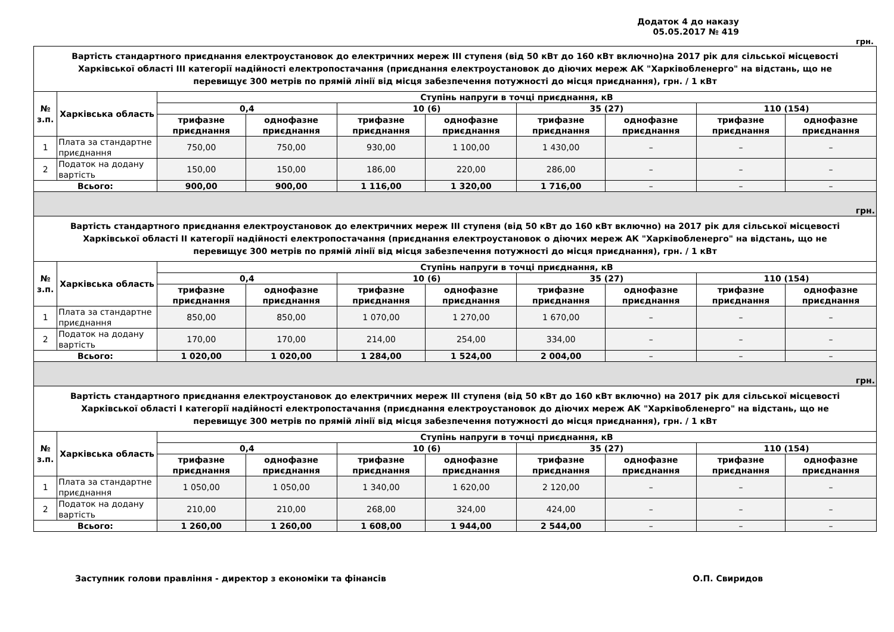Додаток 4 до наказу
05.05.2017 № 419
грн.
| Вартість стандартного приєднання електроустановок до електричних мереж III ступеня (від 50 кВт до 160 кВт включно)на 2017 рік для сільської місцевості Харківської області III категорії надійності електропостачання (приєднання електроустановок до діючих мереж АК "Харківобленерго" на відстань, що не перевищує 300 метрів по прямій лінії від місця забезпечення потужності до місця приєднання), грн. / 1 кВт | | | | | | | | | |
| № з.п. | Харківська область | Ступінь напруги в точці приєднання, кВ | | | | | | | |
| | | 0,4 | | 10 (6) | | 35 (27) | | 110 (154) | |
| | | трифазне приєднання | однофазне приєднання | трифазне приєднання | однофазне приєднання | трифазне приєднання | однофазне приєднання | трифазне приєднання | однофазне приєднання |
| 1 | Плата за стандартне приєднання | 750,00 | 750,00 | 930,00 | 1 100,00 | 1 430,00 | – | – | – |
| 2 | Податок на додану вартість | 150,00 | 150,00 | 186,00 | 220,00 | 286,00 | – | – | – |
| Всього: | | 900,00 | 900,00 | 1 116,00 | 1 320,00 | 1 716,00 | – | – | – |
| грн. | | | | | | | | | |
| Вартість стандартного приєднання електроустановок до електричних мереж III ступеня (від 50 кВт до 160 кВт включно) на 2017 рік для сільської місцевості Харківської області II категорії надійності електропостачання (приєднання електроустановок о діючих мереж АК "Харківобленерго" на відстань, що не перевищує 300 метрів по прямій лінії від місця забезпечення потужності до місця приєднання), грн. / 1 кВт | | | | | | | | | |
| № з.п. | Харківська область | Ступінь напруги в точці приєднання, кВ | | | | | | | |
| | | 0,4 | | 10 (6) | | 35 (27) | | 110 (154) | |
| | | трифазне приєднання | однофазне приєднання | трифазне приєднання | однофазне приєднання | трифазне приєднання | однофазне приєднання | трифазне приєднання | однофазне приєднання |
| 1 | Плата за стандартне приєднання | 850,00 | 850,00 | 1 070,00 | 1 270,00 | 1 670,00 | – | – | – |
| 2 | Податок на додану вартість | 170,00 | 170,00 | 214,00 | 254,00 | 334,00 | – | – | – |
| Всього: | | 1 020,00 | 1 020,00 | 1 284,00 | 1 524,00 | 2 004,00 | – | – | – |
| грн. | | | | | | | | | |
| Вартість стандартного приєднання електроустановок до електричних мереж III ступеня (від 50 кВт до 160 кВт включно) на 2017 рік для сільської місцевості Харківської області I категорії надійності електропостачання (приєднання електроустановок до діючих мереж АК "Харківобленерго" на відстань, що не перевищує 300 метрів по прямій лінії від місця забезпечення потужності до місця приєднання), грн. / 1 кВт | | | | | | | | | |
| № з.п. | Харківська область | Ступінь напруги в точці приєднання, кВ | | | | | | | |
| | | 0,4 | | 10 (6) | | 35 (27) | | 110 (154) | |
| | | трифазне приєднання | однофазне приєднання | трифазне приєднання | однофазне приєднання | трифазне приєднання | однофазне приєднання | трифазне приєднання | однофазне приєднання |
| 1 | Плата за стандартне приєднання | 1 050,00 | 1 050,00 | 1 340,00 | 1 620,00 | 2 120,00 | – | – | – |
| 2 | Податок на додану вартість | 210,00 | 210,00 | 268,00 | 324,00 | 424,00 | – | – | – |
| Всього: | | 1 260,00 | 1 260,00 | 1 608,00 | 1 944,00 | 2 544,00 | – | – | – |
Заступник голови правління - директор з економіки та фінансів О.П. Свиридов